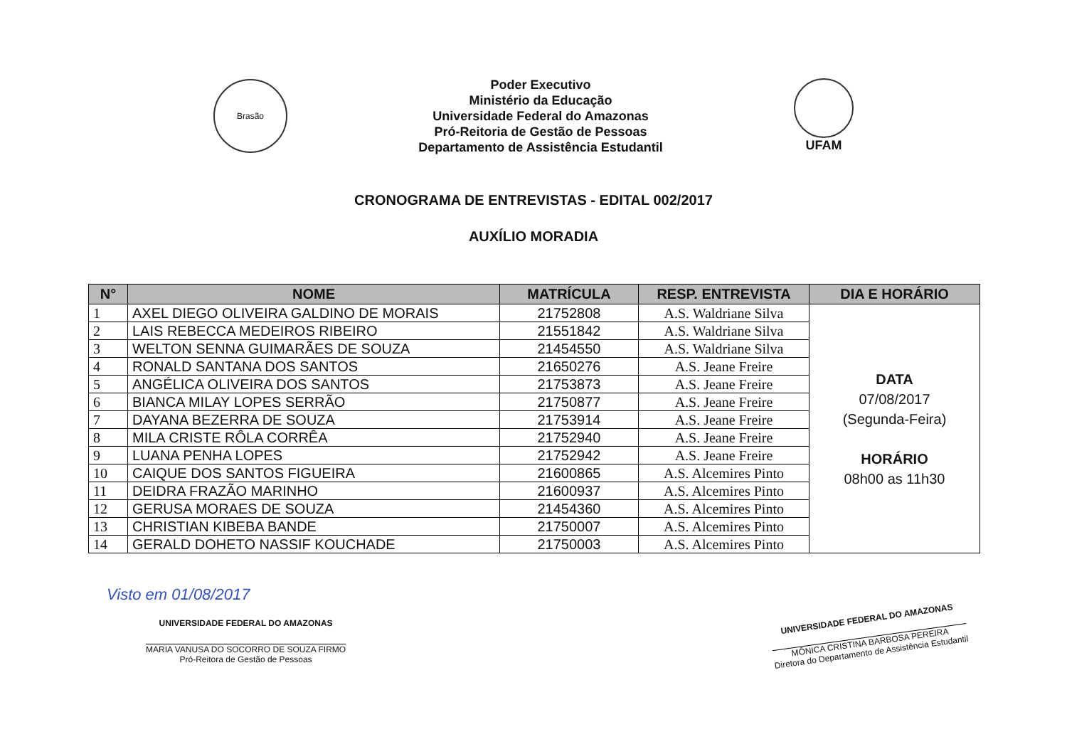Brasão
Poder Executivo
Ministério da Educação
Universidade Federal do Amazonas
Pró-Reitoria de Gestão de Pessoas
Departamento de Assistência Estudantil
UFAM
CRONOGRAMA DE ENTREVISTAS - EDITAL 002/2017
AUXÍLIO MORADIA
| N° | NOME | MATRÍCULA | RESP. ENTREVISTA | DIA E HORÁRIO |
| --- | --- | --- | --- | --- |
| 1 | AXEL DIEGO OLIVEIRA GALDINO DE MORAIS | 21752808 | A.S. Waldriane Silva | DATA 07/08/2017 (Segunda-Feira) HORÁRIO 08h00 as 11h30 |
| 2 | LAIS REBECCA MEDEIROS RIBEIRO | 21551842 | A.S. Waldriane Silva | |
| 3 | WELTON SENNA GUIMARÃES DE SOUZA | 21454550 | A.S. Waldriane Silva | |
| 4 | RONALD SANTANA DOS SANTOS | 21650276 | A.S. Jeane Freire | |
| 5 | ANGÉLICA OLIVEIRA DOS SANTOS | 21753873 | A.S. Jeane Freire | |
| 6 | BIANCA MILAY LOPES SERRÃO | 21750877 | A.S. Jeane Freire | |
| 7 | DAYANA BEZERRA DE SOUZA | 21753914 | A.S. Jeane Freire | |
| 8 | MILA CRISTE RÔLA CORRÊA | 21752940 | A.S. Jeane Freire | |
| 9 | LUANA PENHA LOPES | 21752942 | A.S. Jeane Freire | |
| 10 | CAIQUE DOS SANTOS FIGUEIRA | 21600865 | A.S. Alcemires Pinto | |
| 11 | DEIDRA FRAZÃO MARINHO | 21600937 | A.S. Alcemires Pinto | |
| 12 | GERUSA MORAES DE SOUZA | 21454360 | A.S. Alcemires Pinto | |
| 13 | CHRISTIAN KIBEBA BANDE | 21750007 | A.S. Alcemires Pinto | |
| 14 | GERALD DOHETO NASSIF KOUCHADE | 21750003 | A.S. Alcemires Pinto | |
Visto em 01/08/2017
UNIVERSIDADE FEDERAL DO AMAZONAS
MARIA VANUSA DO SOCORRO DE SOUZA FIRMO
Pró-Reitora de Gestão de Pessoas
UNIVERSIDADE FEDERAL DO AMAZONAS
MÔNICA CRISTINA BARBOSA PEREIRA
Diretora do Departamento de Assistência Estudantil